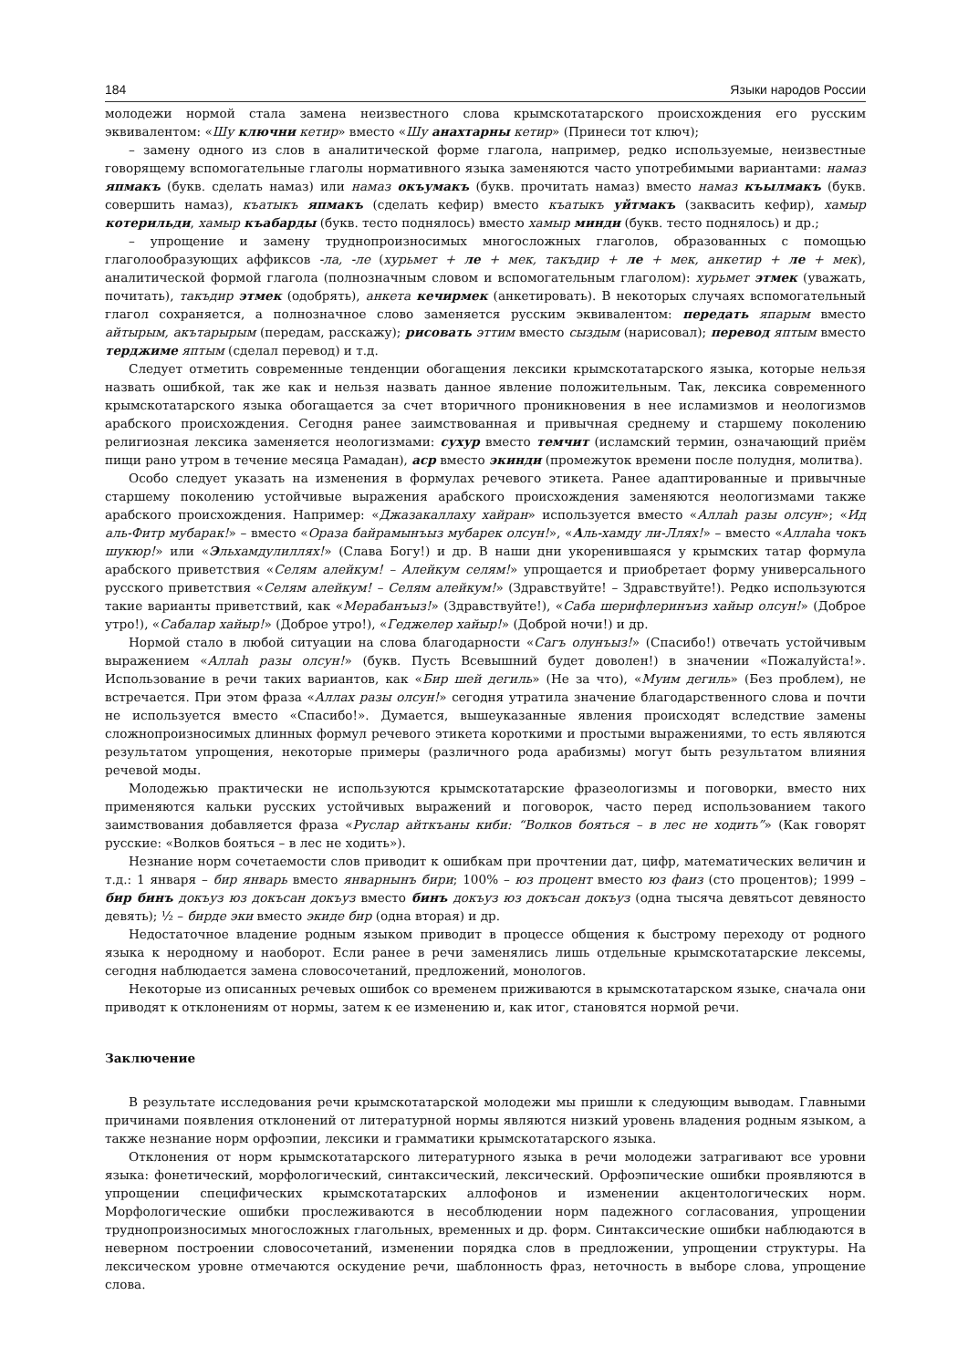184 Языки народов России
молодежи нормой стала замена неизвестного слова крымскотатарского происхождения его русским эквивалентом: «Шу ключни кетир» вместо «Шу анахтарны кетир» (Принеси тот ключ);
– замену одного из слов в аналитической форме глагола, например, редко используемые, неизвестные говорящему вспомогательные глаголы нормативного языка заменяются часто употребимыми вариантами: намаз япмакъ (букв. сделать намаз) или намаз окъумакъ (букв. прочитать намаз) вместо намаз къылмакъ (букв. совершить намаз), къатыкъ япмакъ (сделать кефир) вместо къатыкъ уйтмакъ (заквасить кефир), хамыр котерильди, хамыр къабарды (букв. тесто поднялось) вместо хамыр минди (букв. тесто поднялось) и др.;
– упрощение и замену труднопроизносимых многосложных глаголов, образованных с помощью глаголообразующих аффиксов -ла, -ле (хурьмет + ле + мек, такъдир + ле + мек, анкетир + ле + мек), аналитической формой глагола (полнозначным словом и вспомогательным глаголом): хурьмет этмек (уважать, почитать), такъдир этмек (одобрять), анкета кечирмек (анкетировать). В некоторых случаях вспомогательный глагол сохраняется, а полнозначное слово заменяется русским эквивалентом: передать япарым вместо айтырым, акътарырым (передам, расскажу); рисовать эттим вместо сыздым (нарисовал); перевод яптым вместо терджиме яптым (сделал перевод) и т.д.
Следует отметить современные тенденции обогащения лексики крымскотатарского языка, которые нельзя назвать ошибкой, так же как и нельзя назвать данное явление положительным. Так, лексика современного крымскотатарского языка обогащается за счет вторичного проникновения в нее исламизмов и неологизмов арабского происхождения. Сегодня ранее заимствованная и привычная среднему и старшему поколению религиозная лексика заменяется неологизмами: сухур вместо темчит (исламский термин, означающий приём пищи рано утром в течение месяца Рамадан), аср вместо экинди (промежуток времени после полудня, молитва).
Особо следует указать на изменения в формулах речевого этикета. Ранее адаптированные и привычные старшему поколению устойчивые выражения арабского происхождения заменяются неологизмами также арабского происхождения. Например: «Джазакаллаху хайран» используется вместо «Аллаһ разы олсун»; «Ид аль-Фитр мубарак!» – вместо «Ораза байрамынъыз мубарек олсун!», «Аль-хамду ли-Ллях!» – вместо «Аллаһа чокъ шукюр!» или «Эльхамдулиллях!» (Слава Богу!) и др. В наши дни укоренившаяся у крымских татар формула арабского приветствия «Селям алейкум! – Алейкум селям!» упрощается и приобретает форму универсального русского приветствия «Селям алейкум! – Селям алейкум!» (Здравствуйте! – Здравствуйте!). Редко используются такие варианты приветствий, как «Мерабанъыз!» (Здравствуйте!), «Саба шерифлеринъиз хайыр олсун!» (Доброе утро!), «Сабалар хайыр!» (Доброе утро!), «Геджелер хайыр!» (Доброй ночи!) и др.
Нормой стало в любой ситуации на слова благодарности «Сагъ олунъыз!» (Спасибо!) отвечать устойчивым выражением «Аллаһ разы олсун!» (букв. Пусть Всевышний будет доволен!) в значении «Пожалуйста!». Использование в речи таких вариантов, как «Бир шей дегиль» (Не за что), «Муим дегиль» (Без проблем), не встречается. При этом фраза «Аллах разы олсун!» сегодня утратила значение благодарственного слова и почти не используется вместо «Спасибо!». Думается, вышеуказанные явления происходят вследствие замены сложнопроизносимых длинных формул речевого этикета короткими и простыми выражениями, то есть являются результатом упрощения, некоторые примеры (различного рода арабизмы) могут быть результатом влияния речевой моды.
Молодежью практически не используются крымскотатарские фразеологизмы и поговорки, вместо них применяются кальки русских устойчивых выражений и поговорок, часто перед использованием такого заимствования добавляется фраза «Руслар айткъаны киби: “Волков бояться – в лес не ходить”» (Как говорят русские: «Волков бояться – в лес не ходить»).
Незнание норм сочетаемости слов приводит к ошибкам при прочтении дат, цифр, математических величин и т.д.: 1 января – бир январь вместо январнынъ бири; 100% – юз процент вместо юз фаиз (сто процентов); 1999 – бир бинъ докъуз юз докъсан докъуз вместо бинъ докъуз юз докъсан докъуз (одна тысяча девятьсот девяносто девять); ½ – бирде эки вместо экиде бир (одна вторая) и др.
Недостаточное владение родным языком приводит в процессе общения к быстрому переходу от родного языка к неродному и наоборот. Если ранее в речи заменялись лишь отдельные крымскотатарские лексемы, сегодня наблюдается замена словосочетаний, предложений, монологов.
Некоторые из описанных речевых ошибок со временем приживаются в крымскотатарском языке, сначала они приводят к отклонениям от нормы, затем к ее изменению и, как итог, становятся нормой речи.
Заключение
В результате исследования речи крымскотатарской молодежи мы пришли к следующим выводам. Главными причинами появления отклонений от литературной нормы являются низкий уровень владения родным языком, а также незнание норм орфоэпии, лексики и грамматики крымскотатарского языка.
Отклонения от норм крымскотатарского литературного языка в речи молодежи затрагивают все уровни языка: фонетический, морфологический, синтаксический, лексический. Орфоэпические ошибки проявляются в упрощении специфических крымскотатарских аллофонов и изменении акцентологических норм. Морфологические ошибки прослеживаются в несоблюдении норм падежного согласования, упрощении труднопроизносимых многосложных глагольных, временных и др. форм. Синтаксические ошибки наблюдаются в неверном построении словосочетаний, изменении порядка слов в предложении, упрощении структуры. На лексическом уровне отмечаются оскудение речи, шаблонность фраз, неточность в выборе слова, упрощение слова.